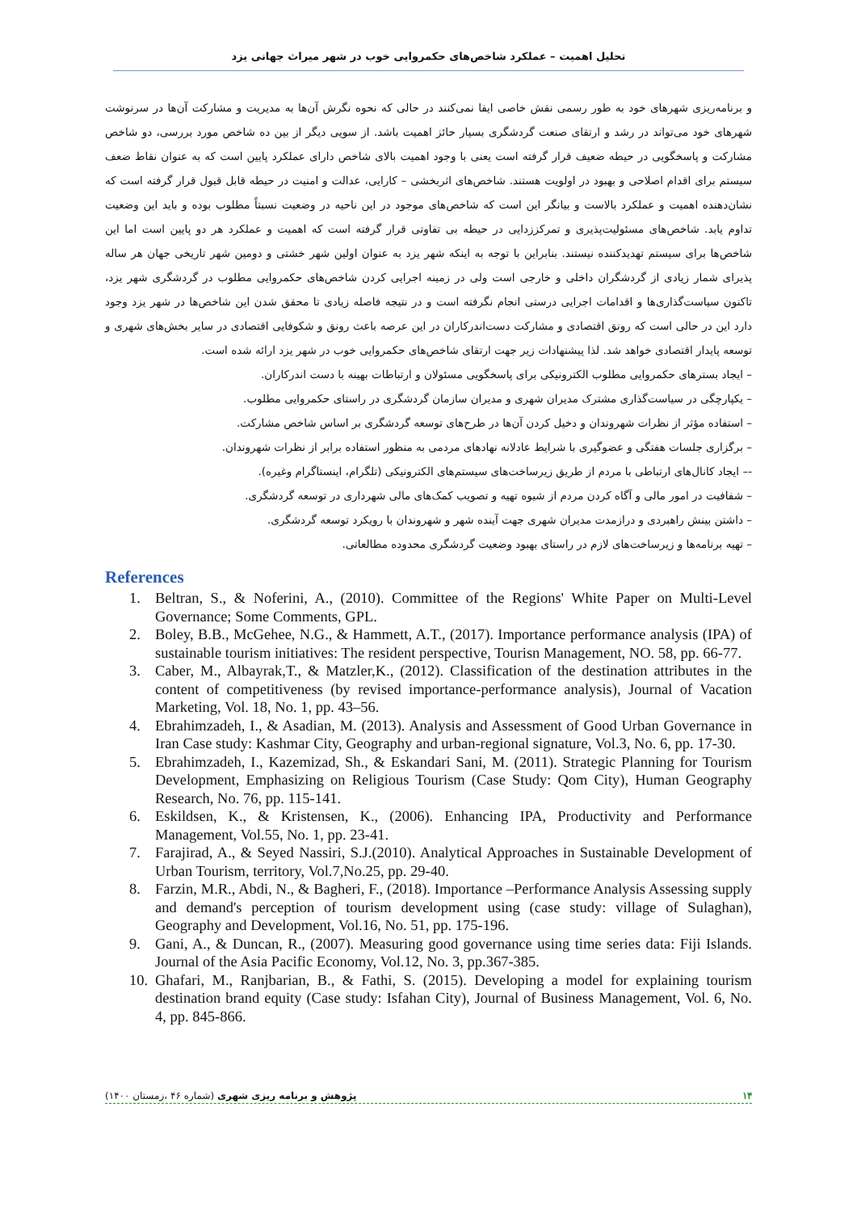تحلیل اهمیت – عملکرد شاخص‌های حکمروایی خوب در شهر میراث جهانی یزد
و برنامه‌ریزی شهرهای خود به طور رسمی نقش خاصی ایفا نمی‌کنند در حالی که نحوه نگرش آن‌ها به مدیریت و مشارکت آن‌ها در سرنوشت شهرهای خود می‌تواند در رشد و ارتقای صنعت گردشگری بسیار حائز اهمیت باشد. از سویی دیگر از بین ده شاخص مورد بررسی، دو شاخص مشارکت و پاسخگویی در حیطه ضعیف قرار گرفته است یعنی با وجود اهمیت بالای شاخص دارای عملکرد پایین است که به عنوان نقاط ضعف سیستم برای اقدام اصلاحی و بهبود در اولویت هستند. شاخص‌های اثربخشی – کارایی، عدالت و امنیت در حیطه قابل قبول قرار گرفته است که نشان‌دهنده اهمیت و عملکرد بالاست و بیانگر این است که شاخص‌های موجود در این ناحیه در وضعیت نسبتاً مطلوب بوده و باید این وضعیت تداوم یابد. شاخص‌های مسئولیت‌پذیری و تمرکززدایی در حیطه بی تفاوتی قرار گرفته است که اهمیت و عملکرد هر دو پایین است اما این شاخص‌ها برای سیستم تهدیدکننده نیستند. بنابراین با توجه به اینکه شهر یزد به عنوان اولین شهر خشتی و دومین شهر تاریخی جهان هر ساله پذیرای شمار زیادی از گردشگران داخلی و خارجی است ولی در زمینه اجرایی کردن شاخص‌های حکمروایی مطلوب در گردشگری شهر یزد، تاکنون سیاست‌گذاری‌ها و اقدامات اجرایی درستی انجام نگرفته است و در نتیجه فاصله زیادی تا محقق شدن این شاخص‌ها در شهر یزد وجود دارد این در حالی است که رونق اقتصادی و مشارکت دست‌اندرکاران در این عرصه باعث رونق و شکوفایی اقتصادی در سایر بخش‌های شهری و توسعه پایدار اقتصادی خواهد شد. لذا پیشنهادات زیر جهت ارتقای شاخص‌های حکمروایی خوب در شهر یزد ارائه شده است.
– ایجاد بسترهای حکمروایی مطلوب الکترونیکی برای پاسخگویی مسئولان و ارتباطات بهینه با دست اندرکاران.
– یکپارچگی در سیاست‌گذاری مشترک مدیران شهری و مدیران سازمان گردشگری در راستای حکمروایی مطلوب.
– استفاده مؤثر از نظرات شهروندان و دخیل کردن آن‌ها در طرح‌های توسعه گردشگری بر اساس شاخص مشارکت.
– برگزاری جلسات هفتگی و عضوگیری با شرایط عادلانه نهادهای مردمی به منظور استفاده برابر از نظرات شهروندان.
-– ایجاد کانال‌های ارتباطی با مردم از طریق زیرساخت‌های سیستم‌های الکترونیکی (تلگرام، اینستاگرام وغیره).
– شفافیت در امور مالی و آگاه کردن مردم از شیوه تهیه و تصویب کمک‌های مالی شهرداری در توسعه گردشگری.
– داشتن بینش راهبردی و درازمدت مدیران شهری جهت آینده شهر و شهروندان با رویکرد توسعه گردشگری.
– تهیه برنامه‌ها و زیرساخت‌های لازم در راستای بهبود وضعیت گردشگری محدوده مطالعاتی.
References
1. Beltran, S., & Noferini, A., (2010). Committee of the Regions' White Paper on Multi-Level Governance; Some Comments, GPL.
2. Boley, B.B., McGehee, N.G., & Hammett, A.T., (2017). Importance performance analysis (IPA) of sustainable tourism initiatives: The resident perspective, Tourisn Management, NO. 58, pp. 66-77.
3. Caber, M., Albayrak,T., & Matzler,K., (2012). Classification of the destination attributes in the content of competitiveness (by revised importance-performance analysis), Journal of Vacation Marketing, Vol. 18, No. 1, pp. 43–56.
4. Ebrahimzadeh, I., & Asadian, M. (2013). Analysis and Assessment of Good Urban Governance in Iran Case study: Kashmar City, Geography and urban-regional signature, Vol.3, No. 6, pp. 17-30.
5. Ebrahimzadeh, I., Kazemizad, Sh., & Eskandari Sani, M. (2011). Strategic Planning for Tourism Development, Emphasizing on Religious Tourism (Case Study: Qom City), Human Geography Research, No. 76, pp. 115-141.
6. Eskildsen, K., & Kristensen, K., (2006). Enhancing IPA, Productivity and Performance Management, Vol.55, No. 1, pp. 23-41.
7. Farajirad, A., & Seyed Nassiri, S.J.(2010). Analytical Approaches in Sustainable Development of Urban Tourism, territory, Vol.7,No.25, pp. 29-40.
8. Farzin, M.R., Abdi, N., & Bagheri, F., (2018). Importance –Performance Analysis Assessing supply and demand's perception of tourism development using (case study: village of Sulaghan), Geography and Development, Vol.16, No. 51, pp. 175-196.
9. Gani, A., & Duncan, R., (2007). Measuring good governance using time series data: Fiji Islands. Journal of the Asia Pacific Economy, Vol.12, No. 3, pp.367-385.
10. Ghafari, M., Ranjbarian, B., & Fathi, S. (2015). Developing a model for explaining tourism destination brand equity (Case study: Isfahan City), Journal of Business Management, Vol. 6, No. 4, pp. 845-866.
پژوهش و برنامه ریزی شهری (شماره ۴۶ ،زمستان ۱۴۰۰) ۱۴